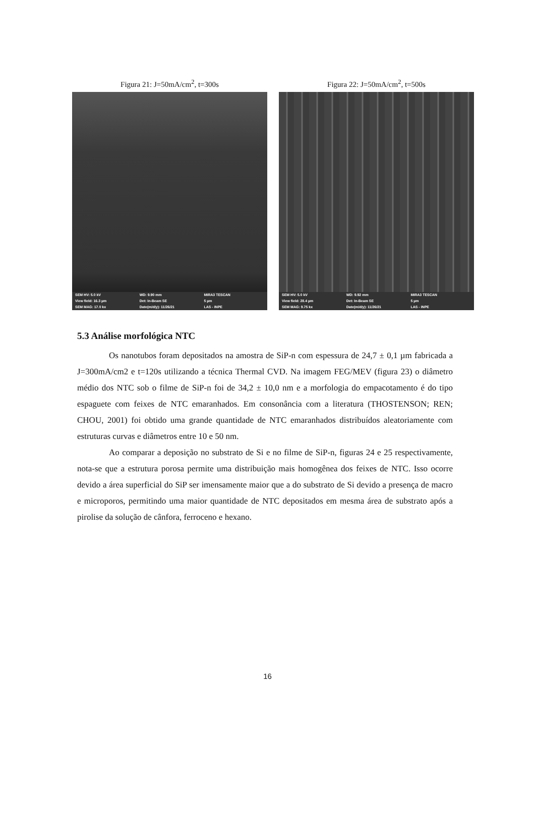Figura 21: J=50mA/cm<sup>2</sup>, t=300s
SEM HV: 5.0 kV WD: 9.90 mm MIRA3 TESCAN View field: 16.3 µm Det: In-Beam SE 5 µm SEM MAG: 17.0 kx Date(m/d/y): 11/26/21 LAS - INPE
Figura 22: J=50mA/cm<sup>2</sup>, t=500s
SEM HV: 5.0 kV WD: 9.92 mm MIRA3 TESCAN View field: 28.4 µm Det: In-Beam SE 5 µm SEM MAG: 9.75 kx Date(m/d/y): 11/26/21 LAS - INPE
5.3 Análise morfológica NTC
Os nanotubos foram depositados na amostra de SiP-n com espessura de 24,7 ± 0,1 µm fabricada a J=300mA/cm2 e t=120s utilizando a técnica Thermal CVD. Na imagem FEG/MEV (figura 23) o diâmetro médio dos NTC sob o filme de SiP-n foi de 34,2 ± 10,0 nm e a morfologia do empacotamento é do tipo espaguete com feixes de NTC emaranhados. Em consonância com a literatura (THOSTENSON; REN; CHOU, 2001) foi obtido uma grande quantidade de NTC emaranhados distribuídos aleatoriamente com estruturas curvas e diâmetros entre 10 e 50 nm.
Ao comparar a deposição no substrato de Si e no filme de SiP-n, figuras 24 e 25 respectivamente, nota-se que a estrutura porosa permite uma distribuição mais homogênea dos feixes de NTC. Isso ocorre devido a área superficial do SiP ser imensamente maior que a do substrato de Si devido a presença de macro e microporos, permitindo uma maior quantidade de NTC depositados em mesma área de substrato após a pirolise da solução de cânfora, ferroceno e hexano.
16